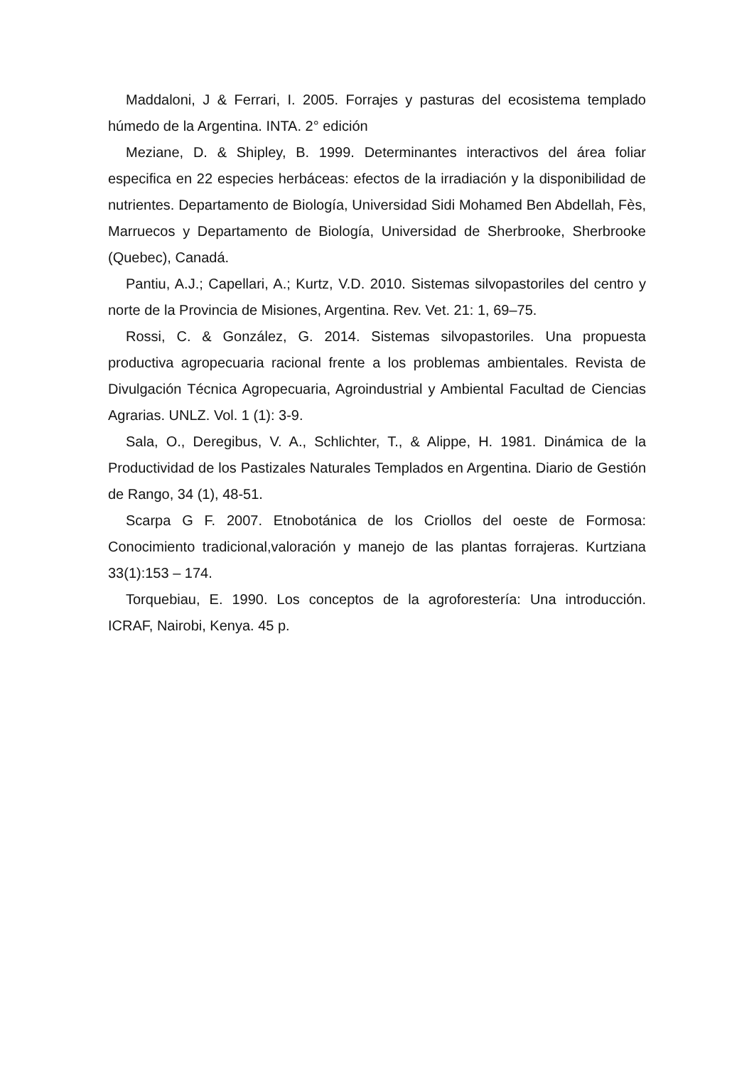Maddaloni, J & Ferrari, I. 2005. Forrajes y pasturas del ecosistema templado húmedo de la Argentina. INTA. 2° edición
Meziane, D. & Shipley, B. 1999. Determinantes interactivos del área foliar especifica en 22 especies herbáceas: efectos de la irradiación y la disponibilidad de nutrientes. Departamento de Biología, Universidad Sidi Mohamed Ben Abdellah, Fès, Marruecos y Departamento de Biología, Universidad de Sherbrooke, Sherbrooke (Quebec), Canadá.
Pantiu, A.J.; Capellari, A.; Kurtz, V.D. 2010. Sistemas silvopastoriles del centro y norte de la Provincia de Misiones, Argentina. Rev. Vet. 21: 1, 69–75.
Rossi, C. & González, G. 2014. Sistemas silvopastoriles. Una propuesta productiva agropecuaria racional frente a los problemas ambientales. Revista de Divulgación Técnica Agropecuaria, Agroindustrial y Ambiental Facultad de Ciencias Agrarias. UNLZ. Vol. 1 (1): 3-9.
Sala, O., Deregibus, V. A., Schlichter, T., & Alippe, H. 1981. Dinámica de la Productividad de los Pastizales Naturales Templados en Argentina. Diario de Gestión de Rango, 34 (1), 48-51.
Scarpa G F. 2007. Etnobotánica de los Criollos del oeste de Formosa: Conocimiento tradicional,valoración y manejo de las plantas forrajeras. Kurtziana 33(1):153 – 174.
Torquebiau, E. 1990. Los conceptos de la agroforestería: Una introducción. ICRAF, Nairobi, Kenya. 45 p.